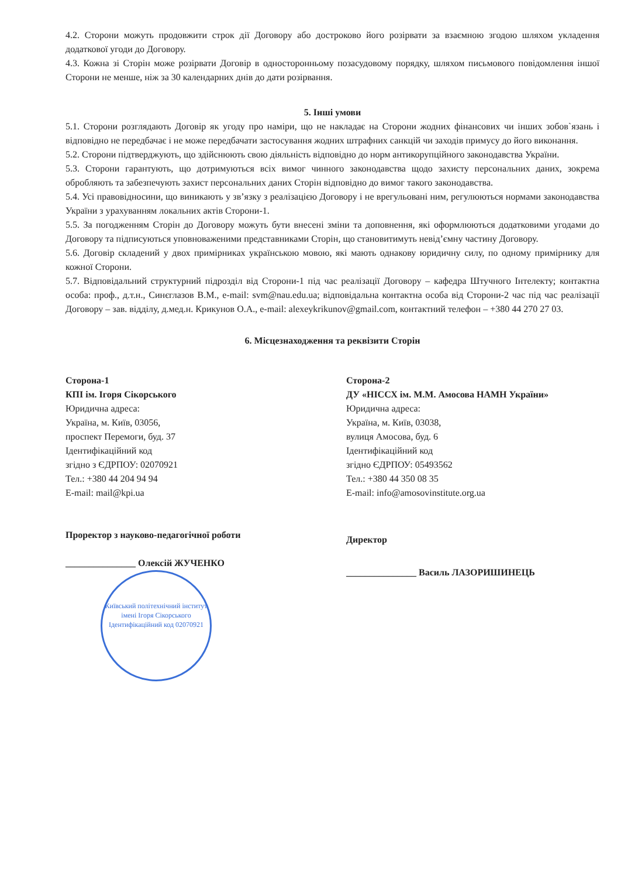4.2. Сторони можуть продовжити строк дії Договору або достроково його розірвати за взаємною згодою шляхом укладення додаткової угоди до Договору.
4.3. Кожна зі Сторін може розірвати Договір в односторонньому позасудовому порядку, шляхом письмового повідомлення іншої Сторони не менше, ніж за 30 календарних днів до дати розірвання.
5. Інші умови
5.1. Сторони розглядають Договір як угоду про наміри, що не накладає на Сторони жодних фінансових чи інших зобов`язань і відповідно не передбачає і не може передбачати застосування жодних штрафних санкцій чи заходів примусу до його виконання.
5.2. Сторони підтверджують, що здійснюють свою діяльність відповідно до норм антикорупційного законодавства України.
5.3. Сторони гарантують, що дотримуються всіх вимог чинного законодавства щодо захисту персональних даних, зокрема обробляють та забезпечують захист персональних даних Сторін відповідно до вимог такого законодавства.
5.4. Усі правовідносини, що виникають у зв’язку з реалізацією Договору і не врегульовані ним, регулюються нормами законодавства України з урахуванням локальних актів Сторони-1.
5.5. За погодженням Сторін до Договору можуть бути внесені зміни та доповнення, які оформлюються додатковими угодами до Договору та підписуються уповноваженими представниками Сторін, що становитимуть невід’ємну частину Договору.
5.6. Договір складений у двох примірниках українською мовою, які мають однакову юридичну силу, по одному примірнику для кожної Сторони.
5.7. Відповідальний структурний підрозділ від Сторони-1 під час реалізації Договору – кафедра Штучного Інтелекту; контактна особа: проф., д.т.н., Синєглазов В.М., e-mail: svm@nau.edu.ua; відповідальна контактна особа від Сторони-2 час під час реалізації Договору – зав. відділу, д.мед.н. Крикунов О.А., e-mail: alexeykrikunov@gmail.com, контактний телефон – +380 44 270 27 03.
6. Місцезнаходження та реквізити Сторін
Сторона-1
КПІ ім. Ігоря Сікорського
Юридична адреса:
Україна, м. Київ, 03056,
проспект Перемоги, буд. 37
Ідентифікаційний код
згідно з ЄДРПОУ: 02070921
Тел.: +380 44 204 94 94
E-mail: mail@kpi.ua
Проректор з науково-педагогічної роботи
_______________ Олексій ЖУЧЕНКО
Київський політехнічний інститут імені Ігоря Сікорського
Ідентифікаційний код 02070921
Сторона-2
ДУ «НІССХ ім. М.М. Амосова НАМН України»
Юридична адреса:
Україна, м. Київ, 03038,
вулиця Амосова, буд. 6
Ідентифікаційний код
згідно ЄДРПОУ: 05493562
Тел.: +380 44 350 08 35
E-mail: info@amosovinstitute.org.ua
Директор
_______________ Василь ЛАЗОРИШИНЕЦЬ